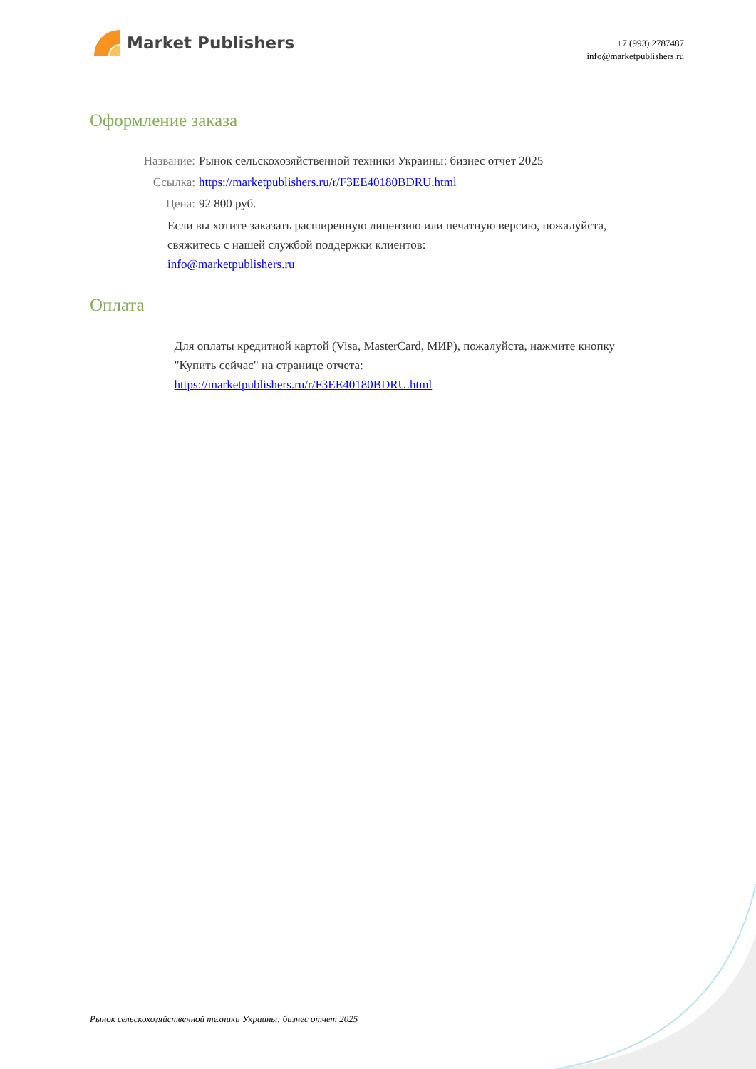Market Publishers
+7 (993) 2787487
info@marketpublishers.ru
Оформление заказа
Название: Рынок сельскохозяйственной техники Украины: бизнес отчет 2025
Ссылка: https://marketpublishers.ru/r/F3EE40180BDRU.html
Цена: 92 800 руб.
Если вы хотите заказать расширенную лицензию или печатную версию, пожалуйста, свяжитесь с нашей службой поддержки клиентов:
info@marketpublishers.ru
Оплата
Для оплаты кредитной картой (Visa, MasterCard, МИР), пожалуйста, нажмите кнопку "Купить сейчас" на странице отчета:
https://marketpublishers.ru/r/F3EE40180BDRU.html
Рынок сельскохозяйственной техники Украины: бизнес отчет 2025